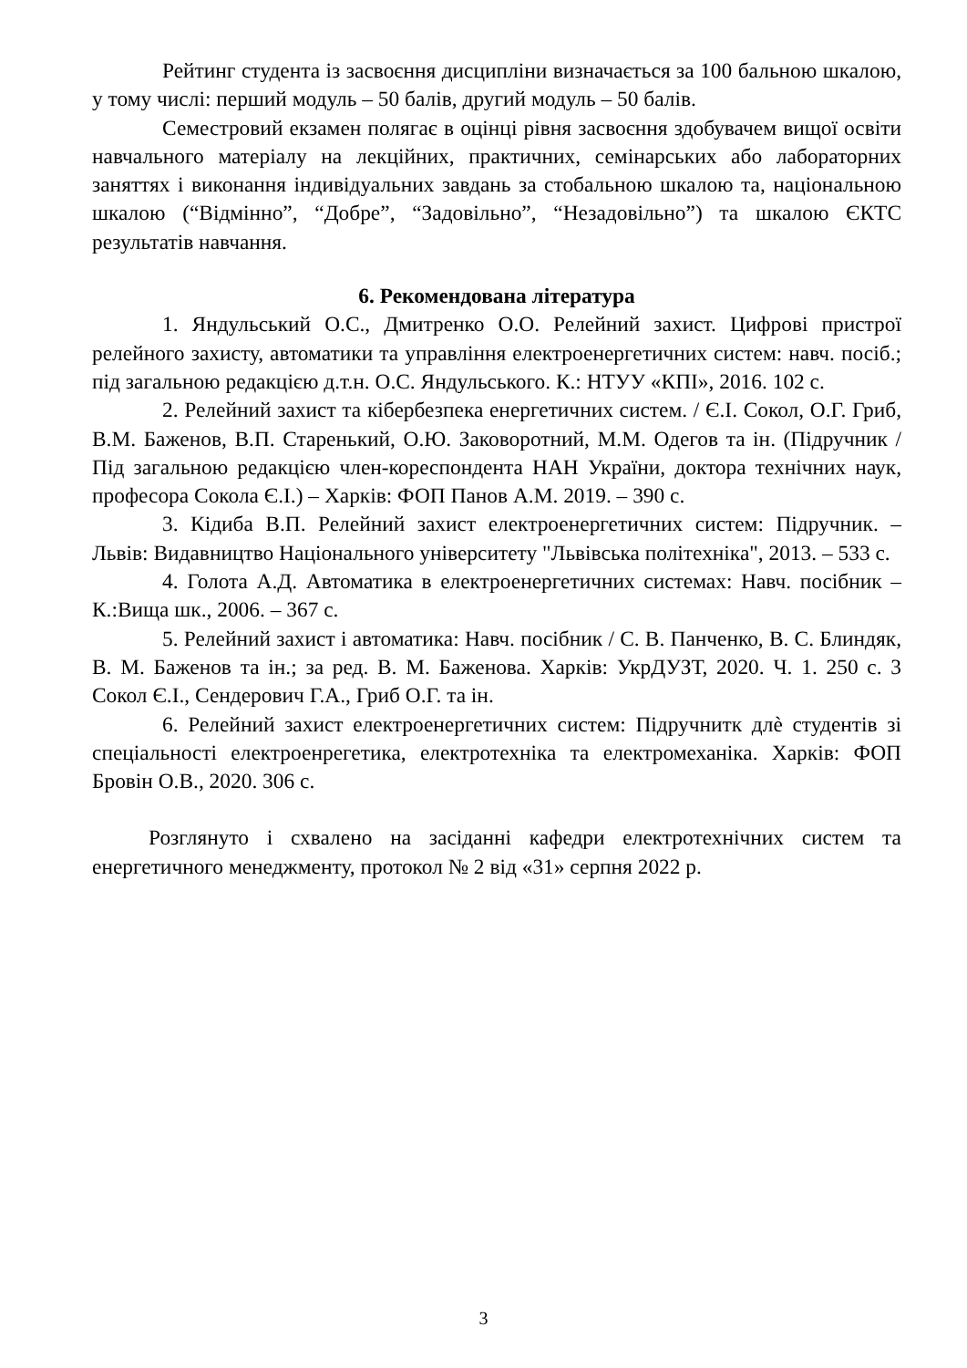Рейтинг студента із засвоєння дисципліни визначається за 100 бальною шкалою, у тому числі: перший модуль – 50 балів, другий модуль – 50 балів.
Семестровий екзамен полягає в оцінці рівня засвоєння здобувачем вищої освіти навчального матеріалу на лекційних, практичних, семінарських або лабораторних заняттях і виконання індивідуальних завдань за стобальною шкалою та, національною шкалою (“Відмінно”, “Добре”, “Задовільно”, “Незадовільно”) та шкалою ЄКТС результатів навчання.
6. Рекомендована література
1. Яндульський О.С., Дмитренко О.О. Релейний захист. Цифрові пристрої релейного захисту, автоматики та управління електроенергетичних систем: навч. посіб.; під загальною редакцією д.т.н. О.С. Яндульського. К.: НТУУ «КПІ», 2016. 102 с.
2. Релейний захист та кібербезпека енергетичних систем. / Є.І. Сокол, О.Г. Гриб, В.М. Баженов, В.П. Старенький, О.Ю. Заковоротний, М.М. Одегов та ін. (Підручник / Під загальною редакцією член-кореспондента НАН України, доктора технічних наук, професора Сокола Є.І.) – Харків: ФОП Панов А.М. 2019. – 390 с.
3. Кідиба В.П. Релейний захист електроенергетичних систем: Підручник. – Львів: Видавництво Національного університету "Львівська політехніка", 2013. – 533 с.
4. Голота А.Д. Автоматика в електроенергетичних системах: Навч. посібник – К.:Вища шк., 2006. – 367 с.
5. Релейний захист і автоматика: Навч. посібник / С. В. Панченко, В. С. Блиндяк, В. М. Баженов та ін.; за ред. В. М. Баженова. Харків: УкрДУЗТ, 2020. Ч. 1. 250 с. 3 Сокол Є.І., Сендерович Г.А., Гриб О.Г. та ін.
6. Релейний захист електроенергетичних систем: Підручнитк длѐ студентів зі спеціальності електроенрегетика, електротехніка та електромеханіка. Харків: ФОП Бровін О.В., 2020. 306 с.
Розглянуто і схвалено на засіданні кафедри електротехнічних систем та енергетичного менеджменту, протокол № 2 від «31» серпня 2022 р.
3